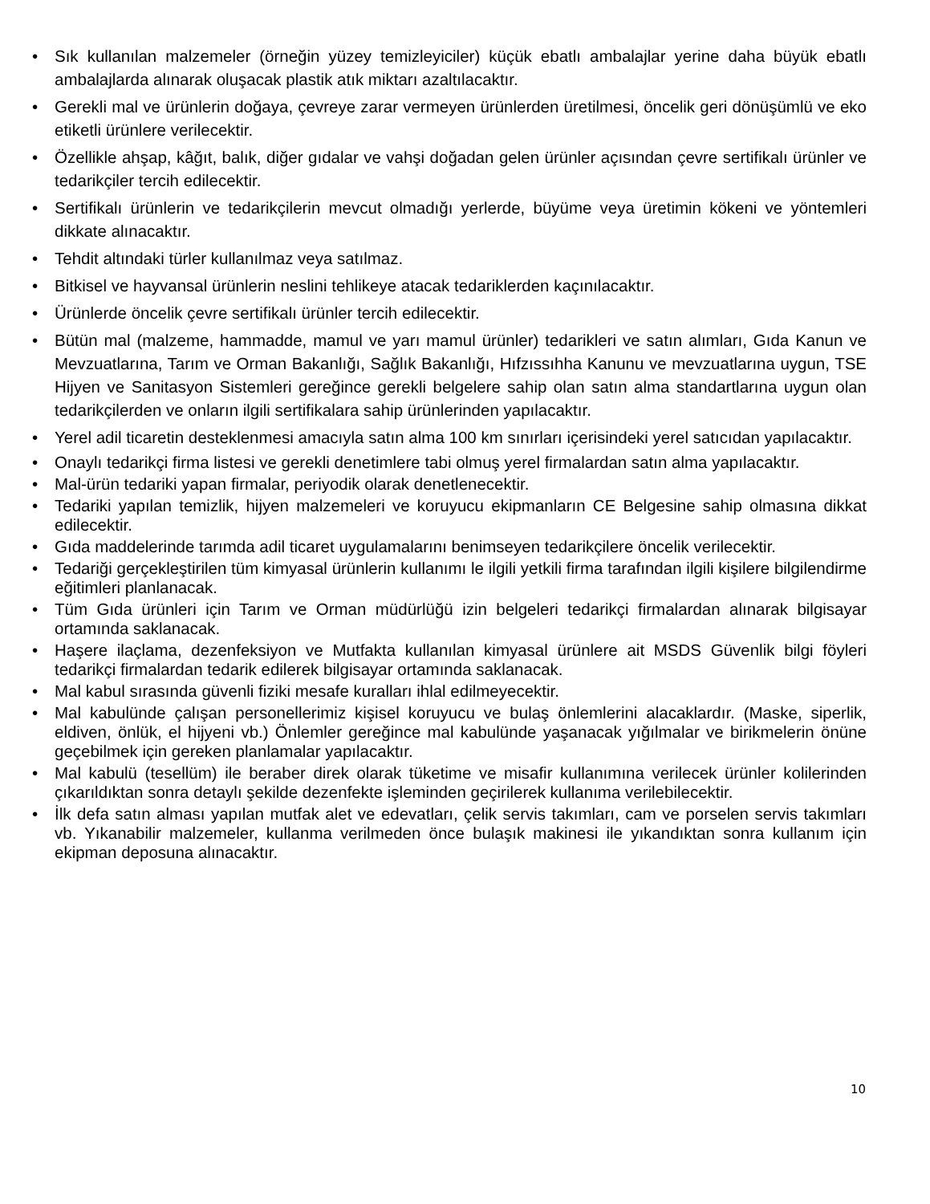• Sık kullanılan malzemeler (örneğin yüzey temizleyiciler) küçük ebatlı ambalajlar yerine daha büyük ebatlı ambalajlarda alınarak oluşacak plastik atık miktarı azaltılacaktır.
• Gerekli mal ve ürünlerin doğaya, çevreye zarar vermeyen ürünlerden üretilmesi, öncelik geri dönüşümlü ve eko etiketli ürünlere verilecektir.
• Özellikle ahşap, kâğıt, balık, diğer gıdalar ve vahşi doğadan gelen ürünler açısından çevre sertifikalı ürünler ve tedarikçiler tercih edilecektir.
• Sertifikalı ürünlerin ve tedarikçilerin mevcut olmadığı yerlerde, büyüme veya üretimin kökeni ve yöntemleri dikkate alınacaktır.
• Tehdit altındaki türler kullanılmaz veya satılmaz.
• Bitkisel ve hayvansal ürünlerin neslini tehlikeye atacak tedariklerden kaçınılacaktır.
• Ürünlerde öncelik çevre sertifikalı ürünler tercih edilecektir.
• Bütün mal (malzeme, hammadde, mamul ve yarı mamul ürünler) tedarikleri ve satın alımları, Gıda Kanun ve Mevzuatlarına, Tarım ve Orman Bakanlığı, Sağlık Bakanlığı, Hıfzıssıhha Kanunu ve mevzuatlarına uygun, TSE Hijyen ve Sanitasyon Sistemleri gereğince gerekli belgelere sahip olan satın alma standartlarına uygun olan tedarikçilerden ve onların ilgili sertifikalara sahip ürünlerinden yapılacaktır.
• Yerel adil ticaretin desteklenmesi amacıyla satın alma 100 km sınırları içerisindeki yerel satıcıdan yapılacaktır.
• Onaylı tedarikçi firma listesi ve gerekli denetimlere tabi olmuş yerel firmalardan satın alma yapılacaktır.
• Mal-ürün tedariki yapan firmalar, periyodik olarak denetlenecektir.
• Tedariki yapılan temizlik, hijyen malzemeleri ve koruyucu ekipmanların CE Belgesine sahip olmasına dikkat edilecektir.
• Gıda maddelerinde tarımda adil ticaret uygulamalarını benimseyen tedarikçilere öncelik verilecektir.
• Tedariği gerçekleştirilen tüm kimyasal ürünlerin kullanımı le ilgili yetkili firma tarafından ilgili kişilere bilgilendirme eğitimleri planlanacak.
• Tüm Gıda ürünleri için Tarım ve Orman müdürlüğü izin belgeleri tedarikçi firmalardan alınarak bilgisayar ortamında saklanacak.
• Haşere ilaçlama, dezenfeksiyon ve Mutfakta kullanılan kimyasal ürünlere ait MSDS Güvenlik bilgi föyleri tedarikçi firmalardan tedarik edilerek bilgisayar ortamında saklanacak.
• Mal kabul sırasında güvenli fiziki mesafe kuralları ihlal edilmeyecektir.
• Mal kabulünde çalışan personellerimiz kişisel koruyucu ve bulaş önlemlerini alacaklardır. (Maske, siperlik, eldiven, önlük, el hijyeni vb.) Önlemler gereğince mal kabulünde yaşanacak yığılmalar ve birikmelerin önüne geçebilmek için gereken planlamalar yapılacaktır.
• Mal kabulü (tesellüm) ile beraber direk olarak tüketime ve misafir kullanımına verilecek ürünler kolilerinden çıkarıldıktan sonra detaylı şekilde dezenfekte işleminden geçirilerek kullanıma verilebilecektir.
• İlk defa satın alması yapılan mutfak alet ve edevatları, çelik servis takımları, cam ve porselen servis takımları vb. Yıkanabilir malzemeler, kullanma verilmeden önce bulaşık makinesi ile yıkandıktan sonra kullanım için ekipman deposuna alınacaktır.
10